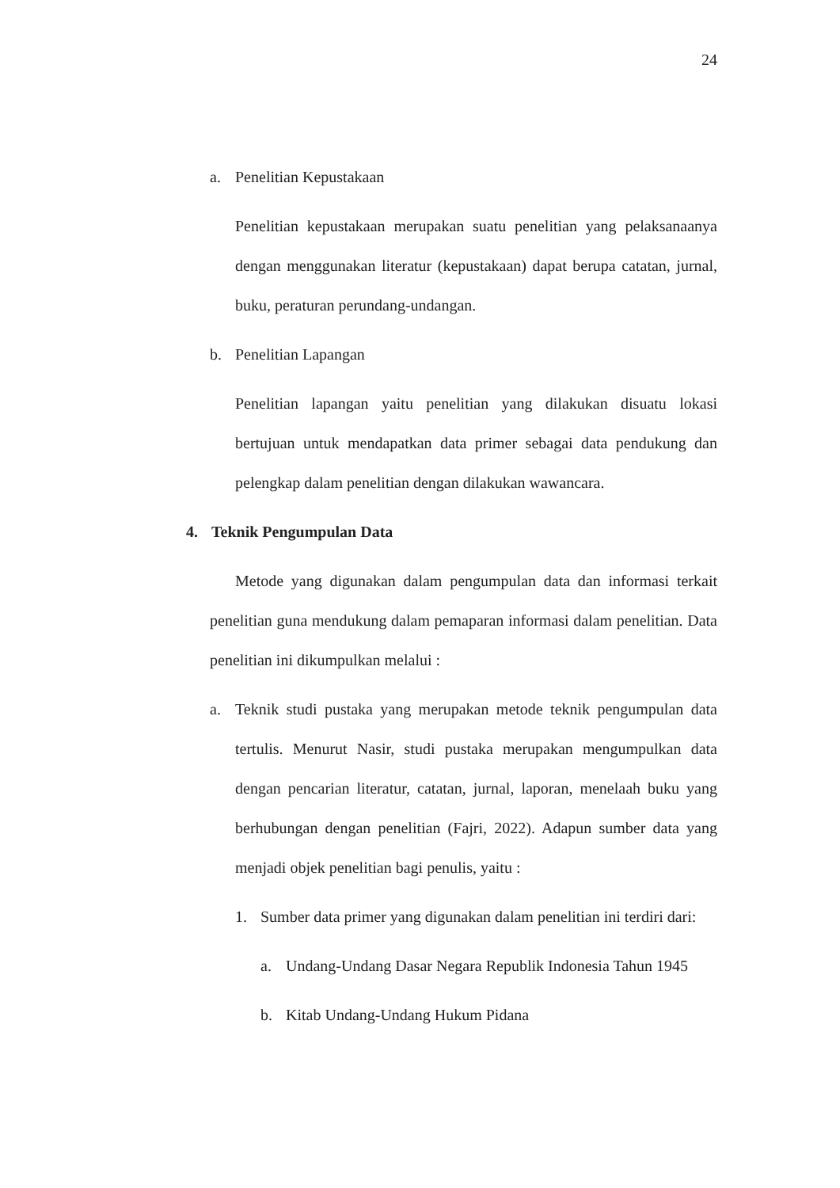24
a. Penelitian Kepustakaan
Penelitian kepustakaan merupakan suatu penelitian yang pelaksanaanya dengan menggunakan literatur (kepustakaan) dapat berupa catatan, jurnal, buku, peraturan perundang-undangan.
b. Penelitian Lapangan
Penelitian lapangan yaitu penelitian yang dilakukan disuatu lokasi bertujuan untuk mendapatkan data primer sebagai data pendukung dan pelengkap dalam penelitian dengan dilakukan wawancara.
4. Teknik Pengumpulan Data
Metode yang digunakan dalam pengumpulan data dan informasi terkait penelitian guna mendukung dalam pemaparan informasi dalam penelitian. Data penelitian ini dikumpulkan melalui :
a.
Teknik studi pustaka yang merupakan metode teknik pengumpulan data tertulis. Menurut Nasir, studi pustaka merupakan mengumpulkan data dengan pencarian literatur, catatan, jurnal, laporan, menelaah buku yang berhubungan dengan penelitian (Fajri, 2022). Adapun sumber data yang menjadi objek penelitian bagi penulis, yaitu :
1. Sumber data primer yang digunakan dalam penelitian ini terdiri dari:
a. Undang-Undang Dasar Negara Republik Indonesia Tahun 1945
b. Kitab Undang-Undang Hukum Pidana